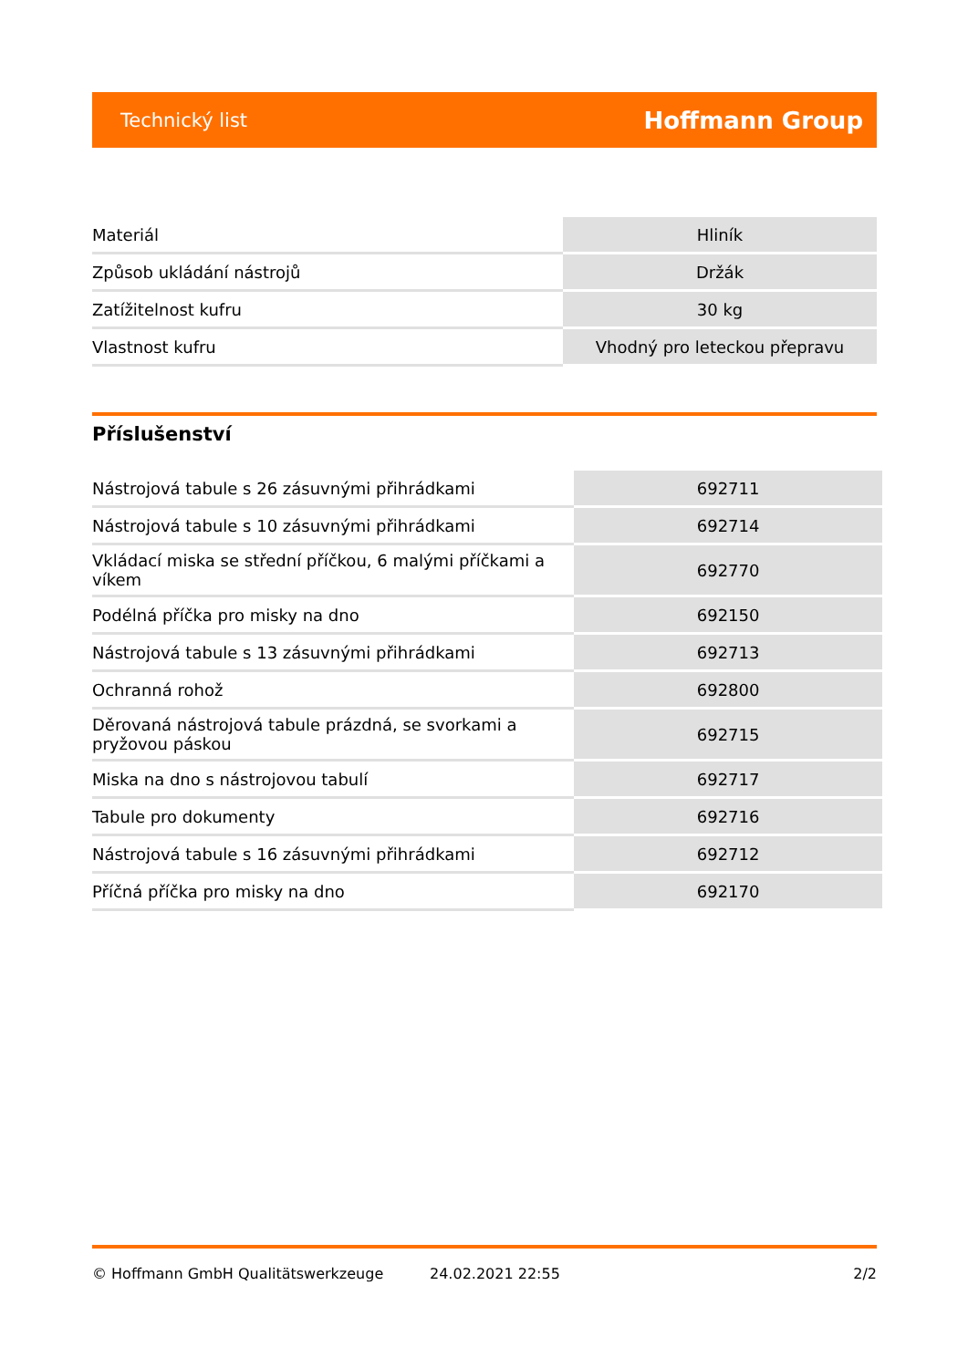Technický list Hoffmann Group
| Materiál | Hliník |
| Způsob ukládání nástrojů | Držák |
| Zatížitelnost kufru | 30 kg |
| Vlastnost kufru | Vhodný pro leteckou přepravu |
Příslušenství
| Nástrojová tabule s 26 zásuvnými přihrádkami | 692711 |
| Nástrojová tabule s 10 zásuvnými přihrádkami | 692714 |
| Vkládací miska se střední příčkou, 6 malými příčkami a víkem | 692770 |
| Podélná příčka pro misky na dno | 692150 |
| Nástrojová tabule s 13 zásuvnými přihrádkami | 692713 |
| Ochranná rohož | 692800 |
| Děrovaná nástrojová tabule prázdná, se svorkami a pryžovou páskou | 692715 |
| Miska na dno s nástrojovou tabulí | 692717 |
| Tabule pro dokumenty | 692716 |
| Nástrojová tabule s 16 zásuvnými přihrádkami | 692712 |
| Příčná příčka pro misky na dno | 692170 |
© Hoffmann GmbH Qualitätswerkzeuge 24.02.2021 22:55 2/2